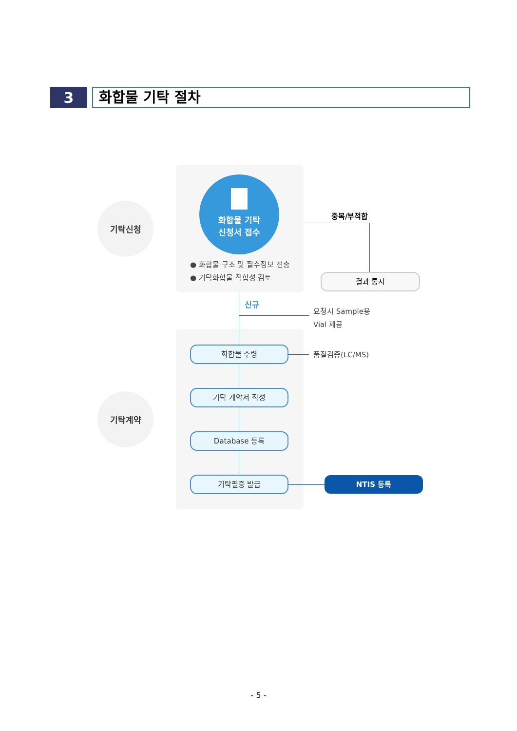3
화합물 기탁 절차
기탁신청
기탁계약
화합물 기탁
신청서 접수
● 화합물 구조 및 필수정보 전송
● 기탁화합물 적합성 검토
중복/부적합
결과 통지
신규
요청시 Sample용
Vial 제공
화합물 수령
품질검증(LC/MS)
기탁 계약서 작성
Database 등록
기탁필증 발급 NTIS 등록
- 5 -